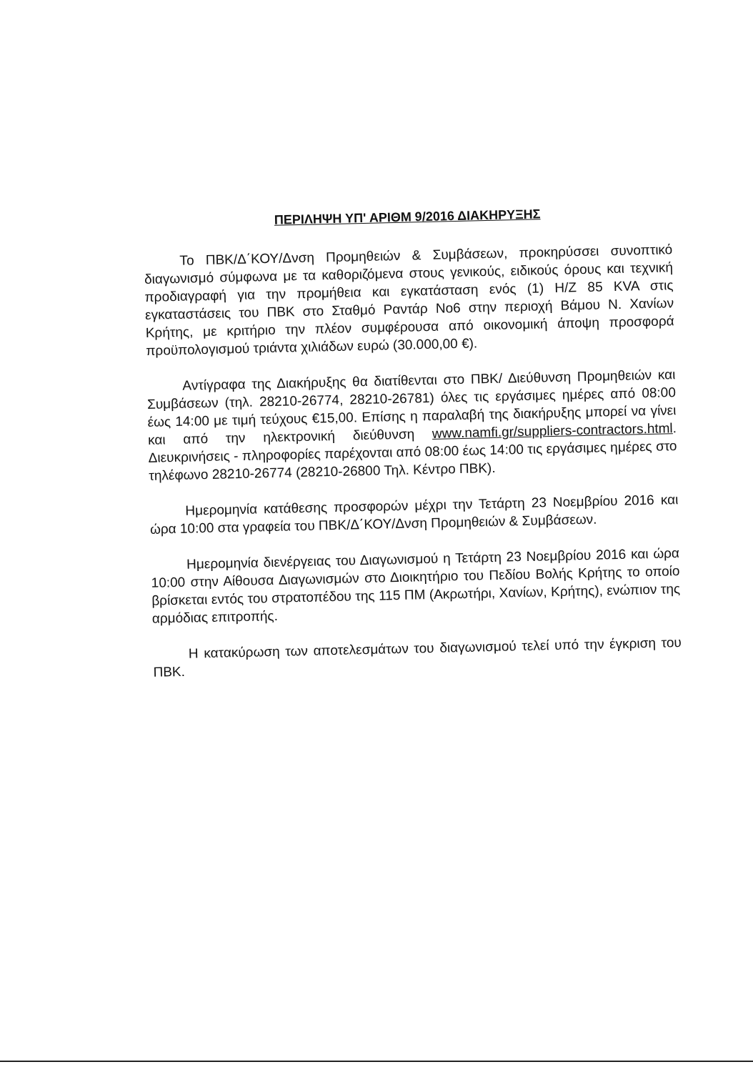ΠΕΡΙΛΗΨΗ ΥΠ' ΑΡΙΘΜ 9/2016 ΔΙΑΚΗΡΥΞΗΣ
Το ΠΒΚ/Δ΄ΚΟΥ/Δνση Προμηθειών & Συμβάσεων, προκηρύσσει συνοπτικό διαγωνισμό σύμφωνα με τα καθοριζόμενα στους γενικούς, ειδικούς όρους και τεχνική προδιαγραφή για την προμήθεια και εγκατάσταση ενός (1) Η/Ζ 85 KVA στις εγκαταστάσεις του ΠΒΚ στο Σταθμό Ραντάρ Νο6 στην περιοχή Βάμου Ν. Χανίων Κρήτης, με κριτήριο την πλέον συμφέρουσα από οικονομική άποψη προσφορά προϋπολογισμού τριάντα χιλιάδων ευρώ (30.000,00 €).
Αντίγραφα της Διακήρυξης θα διατίθενται στο ΠΒΚ/ Διεύθυνση Προμηθειών και Συμβάσεων (τηλ. 28210-26774, 28210-26781) όλες τις εργάσιμες ημέρες από 08:00 έως 14:00 με τιμή τεύχους €15,00. Επίσης η παραλαβή της διακήρυξης μπορεί να γίνει και από την ηλεκτρονική διεύθυνση www.namfi.gr/suppliers-contractors.html. Διευκρινήσεις - πληροφορίες παρέχονται από 08:00 έως 14:00 τις εργάσιμες ημέρες στο τηλέφωνο 28210-26774 (28210-26800 Τηλ. Κέντρο ΠΒΚ).
Ημερομηνία κατάθεσης προσφορών μέχρι την Τετάρτη 23 Νοεμβρίου 2016 και ώρα 10:00 στα γραφεία του ΠΒΚ/Δ΄ΚΟΥ/Δνση Προμηθειών & Συμβάσεων.
Ημερομηνία διενέργειας του Διαγωνισμού η Τετάρτη 23 Νοεμβρίου 2016 και ώρα 10:00 στην Αίθουσα Διαγωνισμών στο Διοικητήριο του Πεδίου Βολής Κρήτης το οποίο βρίσκεται εντός του στρατοπέδου της 115 ΠΜ (Ακρωτήρι, Χανίων, Κρήτης), ενώπιον της αρμόδιας επιτροπής.
Η κατακύρωση των αποτελεσμάτων του διαγωνισμού τελεί υπό την έγκριση του ΠΒΚ.